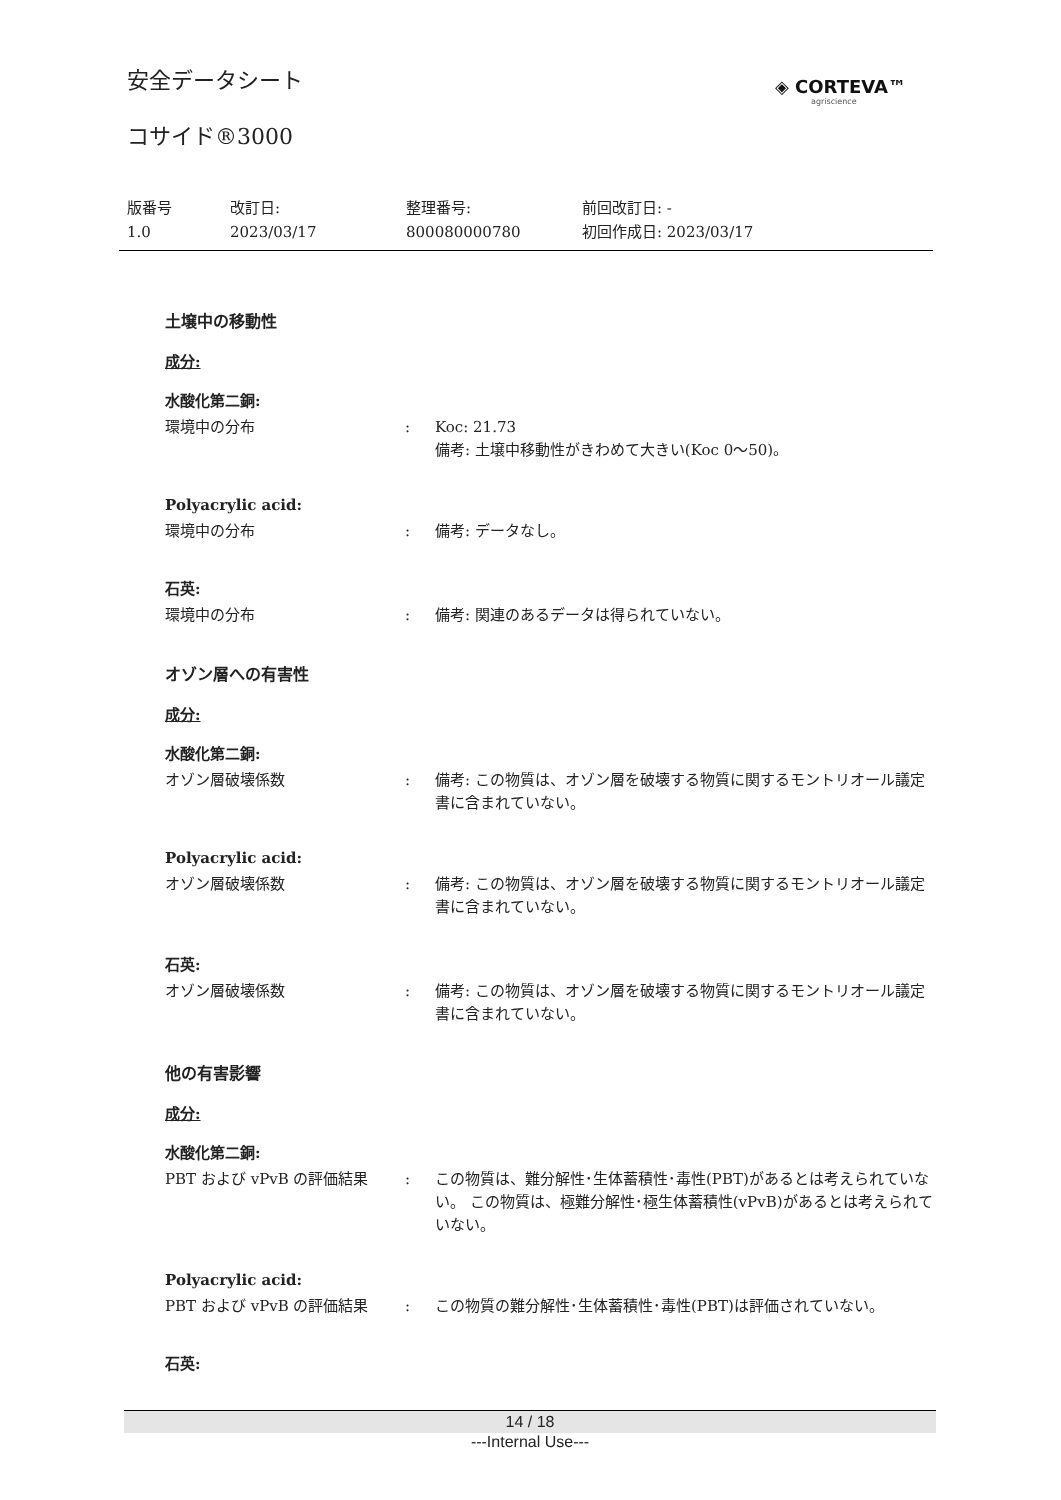安全データシート ◈ CORTEVA™
agriscience
コサイド®3000
版番号
1.0
改訂日:
2023/03/17
整理番号:
800080000780
前回改訂日: -
初回作成日: 2023/03/17
土壌中の移動性
成分:
水酸化第二銅:
環境中の分布 : Koc: 21.73
備考: 土壌中移動性がきわめて大きい(Koc 0～50)。
Polyacrylic acid:
環境中の分布 : 備考: データなし。
石英:
環境中の分布 : 備考: 関連のあるデータは得られていない。
オゾン層への有害性
成分:
水酸化第二銅:
オゾン層破壊係数 : 備考: この物質は、オゾン層を破壊する物質に関するモントリオール議定書に含まれていない。
Polyacrylic acid:
オゾン層破壊係数 : 備考: この物質は、オゾン層を破壊する物質に関するモントリオール議定書に含まれていない。
石英:
オゾン層破壊係数 : 備考: この物質は、オゾン層を破壊する物質に関するモントリオール議定書に含まれていない。
他の有害影響
成分:
水酸化第二銅:
PBT および vPvB の評価結果 : この物質は、難分解性･生体蓄積性･毒性(PBT)があるとは考えられていない。 この物質は、極難分解性･極生体蓄積性(vPvB)があるとは考えられていない。
Polyacrylic acid:
PBT および vPvB の評価結果 : この物質の難分解性･生体蓄積性･毒性(PBT)は評価されていない。
石英:
14 / 18
---Internal Use---